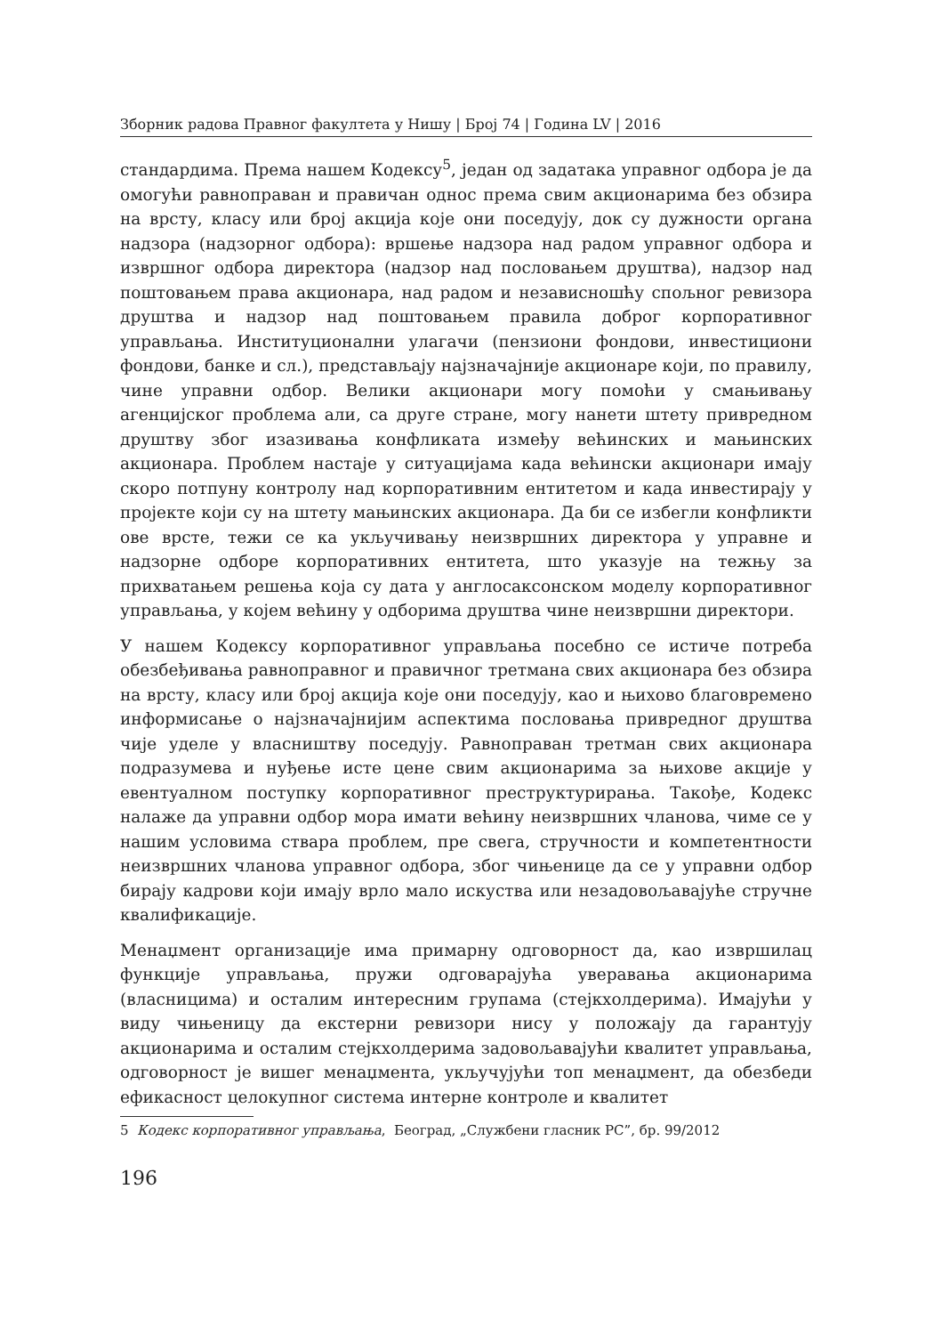Зборник радова Правног факултета у Нишу | Број 74 | Година LV | 2016
стандардима. Према нашем Кодексу<sup>5</sup>, један од задатака управног одбора је да омогући равноправан и правичан однос према свим акционарима без обзира на врсту, класу или број акција које они поседују, док су дужности органа надзора (надзорног одбора): вршење надзора над радом управног одбора и извршног одбора директора (надзор над пословањем друштва), надзор над поштовањем права акционара, над радом и независношћу спољног ревизора друштва и надзор над поштовањем правила доброг корпоративног управљања. Институционални улагачи (пензиони фондови, инвестициони фондови, банке и сл.), представљају најзначајније акционаре који, по правилу, чине управни одбор. Велики акционари могу помоћи у смањивању агенцијског проблема али, са друге стране, могу нанети штету привредном друштву због изазивања конфликата између већинских и мањинских акционара. Проблем настаје у ситуацијама када већински акционари имају скоро потпуну контролу над корпоративним ентитетом и када инвестирају у пројекте који су на штету мањинских акционара. Да би се избегли конфликти ове врсте, тежи се ка укључивању неизвршних директора у управне и надзорне одборе корпоративних ентитета, што указује на тежњу за прихватањем решења која су дата у англосаксонском моделу корпоративног управљања, у којем већину у одборима друштва чине неизвршни директори.
У нашем Кодексу корпоративног управљања посебно се истиче потреба обезбеђивања равноправног и правичног третмана свих акционара без обзира на врсту, класу или број акција које они поседују, као и њихово благовремено информисање о најзначајнијим аспектима пословања привредног друштва чије уделе у власништву поседују. Равноправан третман свих акционара подразумева и нуђење исте цене свим акционарима за њихове акције у евентуалном поступку корпоративног преструктурирања. Такође, Кодекс налаже да управни одбор мора имати већину неизвршних чланова, чиме се у нашим условима ствара проблем, пре свега, стручности и компетентности неизвршних чланова управног одбора, због чињенице да се у управни одбор бирају кадрови који имају врло мало искуства или незадовољавајуће стручне квалификације.
Менаџмент организације има примарну одговорност да, као извршилац функције управљања, пружи одговарајућа уверавања акционарима (власницима) и осталим интересним групама (стејкхолдерима). Имајући у виду чињеницу да екстерни ревизори нису у положају да гарантују акционарима и осталим стејкхолдерима задовољавајући квалитет управљања, одговорност је вишег менаџмента, укључујући топ менаџмент, да обезбеди ефикасност целокупног система интерне контроле и квалитет
5 Кодекс корпоративног управљања, Београд, „Службени гласник РС”, бр. 99/2012
196